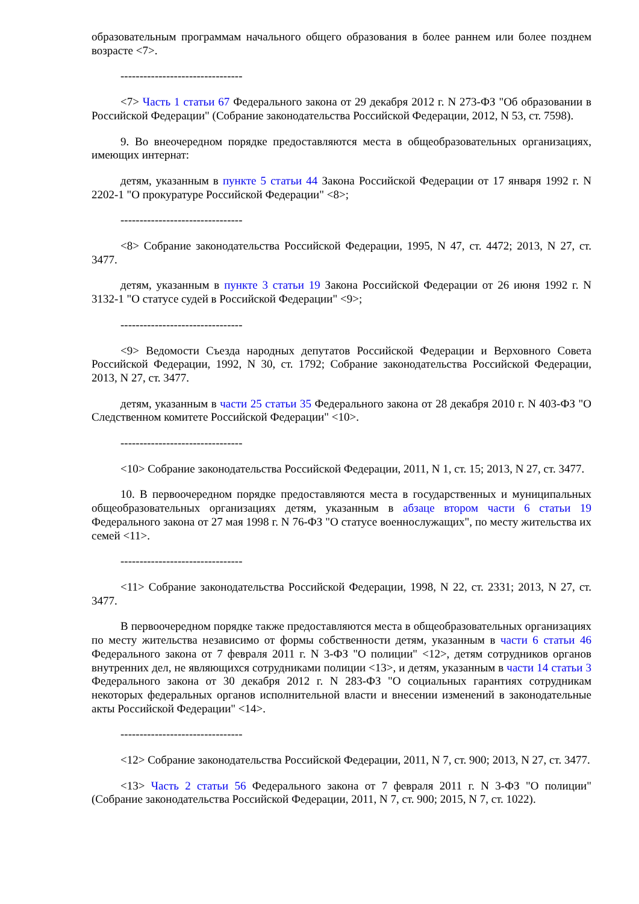образовательным программам начального общего образования в более раннем или более позднем возрасте <7>.
--------------------------------
<7> Часть 1 статьи 67 Федерального закона от 29 декабря 2012 г. N 273-ФЗ "Об образовании в Российской Федерации" (Собрание законодательства Российской Федерации, 2012, N 53, ст. 7598).
9. Во внеочередном порядке предоставляются места в общеобразовательных организациях, имеющих интернат:
детям, указанным в пункте 5 статьи 44 Закона Российской Федерации от 17 января 1992 г. N 2202-1 "О прокуратуре Российской Федерации" <8>;
--------------------------------
<8> Собрание законодательства Российской Федерации, 1995, N 47, ст. 4472; 2013, N 27, ст. 3477.
детям, указанным в пункте 3 статьи 19 Закона Российской Федерации от 26 июня 1992 г. N 3132-1 "О статусе судей в Российской Федерации" <9>;
--------------------------------
<9> Ведомости Съезда народных депутатов Российской Федерации и Верховного Совета Российской Федерации, 1992, N 30, ст. 1792; Собрание законодательства Российской Федерации, 2013, N 27, ст. 3477.
детям, указанным в части 25 статьи 35 Федерального закона от 28 декабря 2010 г. N 403-ФЗ "О Следственном комитете Российской Федерации" <10>.
--------------------------------
<10> Собрание законодательства Российской Федерации, 2011, N 1, ст. 15; 2013, N 27, ст. 3477.
10. В первоочередном порядке предоставляются места в государственных и муниципальных общеобразовательных организациях детям, указанным в абзаце втором части 6 статьи 19 Федерального закона от 27 мая 1998 г. N 76-ФЗ "О статусе военнослужащих", по месту жительства их семей <11>.
--------------------------------
<11> Собрание законодательства Российской Федерации, 1998, N 22, ст. 2331; 2013, N 27, ст. 3477.
В первоочередном порядке также предоставляются места в общеобразовательных организациях по месту жительства независимо от формы собственности детям, указанным в части 6 статьи 46 Федерального закона от 7 февраля 2011 г. N 3-ФЗ "О полиции" <12>, детям сотрудников органов внутренних дел, не являющихся сотрудниками полиции <13>, и детям, указанным в части 14 статьи 3 Федерального закона от 30 декабря 2012 г. N 283-ФЗ "О социальных гарантиях сотрудникам некоторых федеральных органов исполнительной власти и внесении изменений в законодательные акты Российской Федерации" <14>.
--------------------------------
<12> Собрание законодательства Российской Федерации, 2011, N 7, ст. 900; 2013, N 27, ст. 3477.
<13> Часть 2 статьи 56 Федерального закона от 7 февраля 2011 г. N 3-ФЗ "О полиции" (Собрание законодательства Российской Федерации, 2011, N 7, ст. 900; 2015, N 7, ст. 1022).